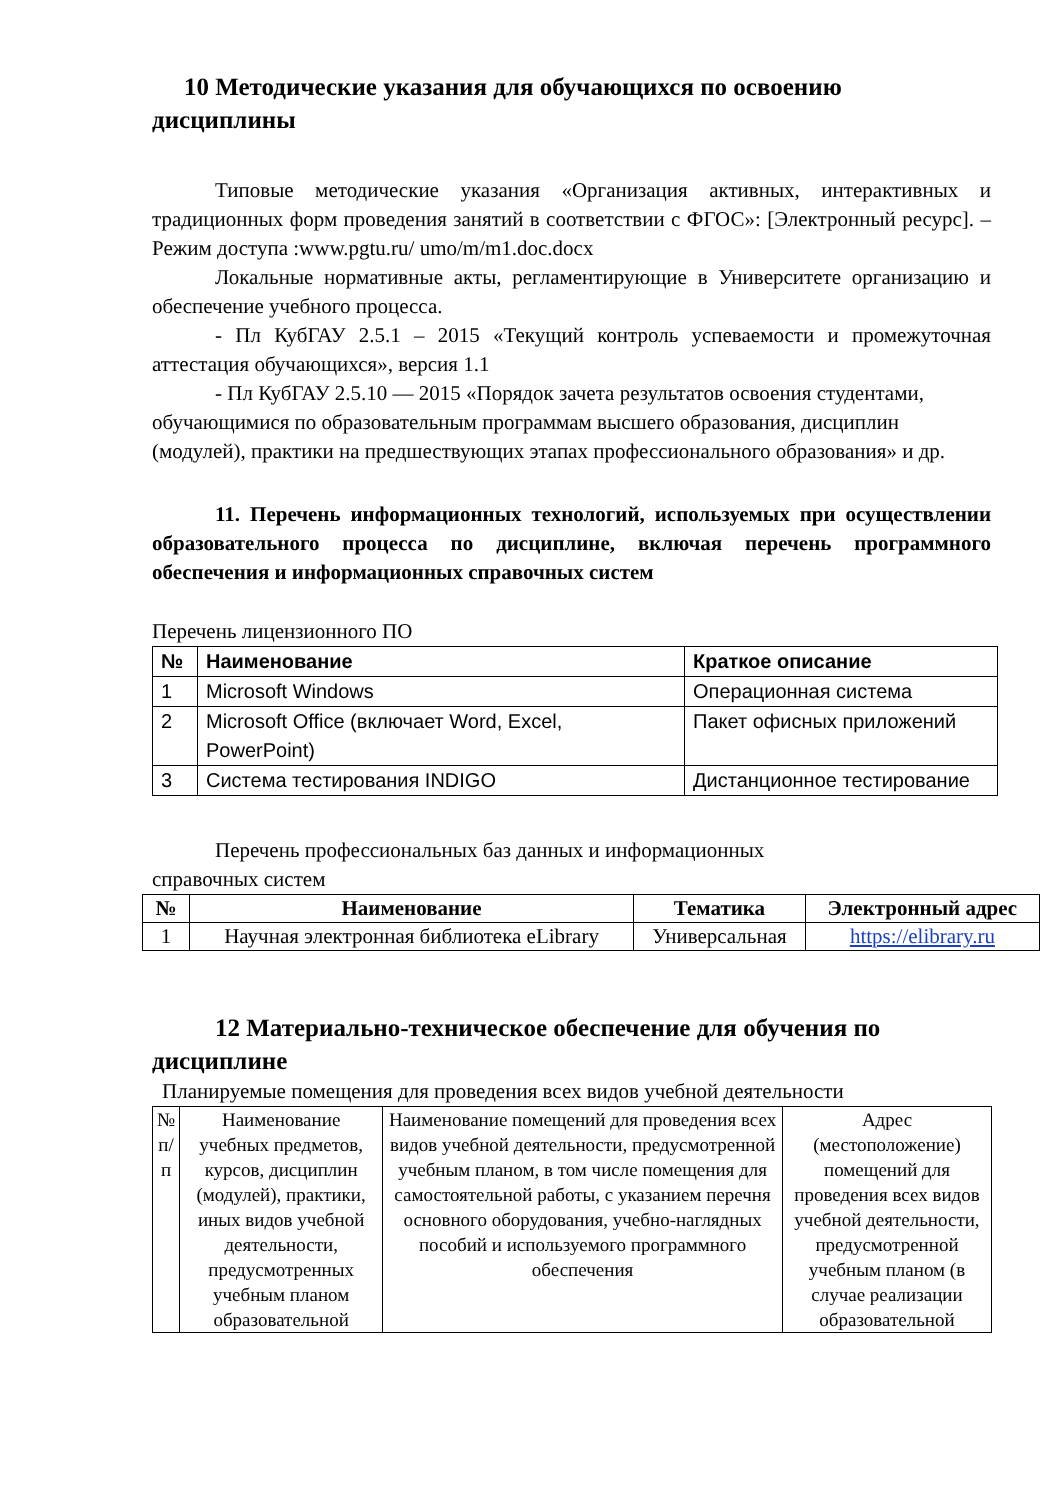10 Методические указания для обучающихся по освоению дисциплины
Типовые методические указания «Организация активных, интерактивных и традиционных форм проведения занятий в соответствии с ФГОС»: [Электронный ресурс]. – Режим доступа :www.pgtu.ru/ umo/m/m1.doc.docx
Локальные нормативные акты, регламентирующие в Университете организацию и обеспечение учебного процесса.
- Пл КубГАУ 2.5.1 – 2015 «Текущий контроль успеваемости и промежуточная аттестация обучающихся», версия 1.1
- Пл КубГАУ 2.5.10 — 2015 «Порядок зачета результатов освоения студентами, обучающимися по образовательным программам высшего образования, дисциплин (модулей), практики на предшествующих этапах профессионального образования» и др.
11. Перечень информационных технологий, используемых при осуществлении образовательного процесса по дисциплине, включая перечень программного обеспечения и информационных справочных систем
Перечень лицензионного ПО
| № | Наименование | Краткое описание |
| --- | --- | --- |
| 1 | Microsoft Windows | Операционная система |
| 2 | Microsoft Office (включает Word, Excel, PowerPoint) | Пакет офисных приложений |
| 3 | Система тестирования INDIGO | Дистанционное тестирование |
Перечень профессиональных баз данных и информационных
справочных систем
| № | Наименование | Тематика | Электронный адрес |
| --- | --- | --- | --- |
| 1 | Научная электронная библиотека eLibrary | Универсальная | https://elibrary.ru |
12 Материально-техническое обеспечение для обучения по дисциплине
Планируемые помещения для проведения всех видов учебной деятельности
| № п/п | Наименование учебных предметов, курсов, дисциплин (модулей), практики, иных видов учебной деятельности, предусмотренных учебным планом образовательной | Наименование помещений для проведения всех видов учебной деятельности, предусмотренной учебным планом, в том числе помещения для самостоятельной работы, с указанием перечня основного оборудования, учебно-наглядных пособий и используемого программного обеспечения | Адрес (местоположение) помещений для проведения всех видов учебной деятельности, предусмотренной учебным планом (в случае реализации образовательной |